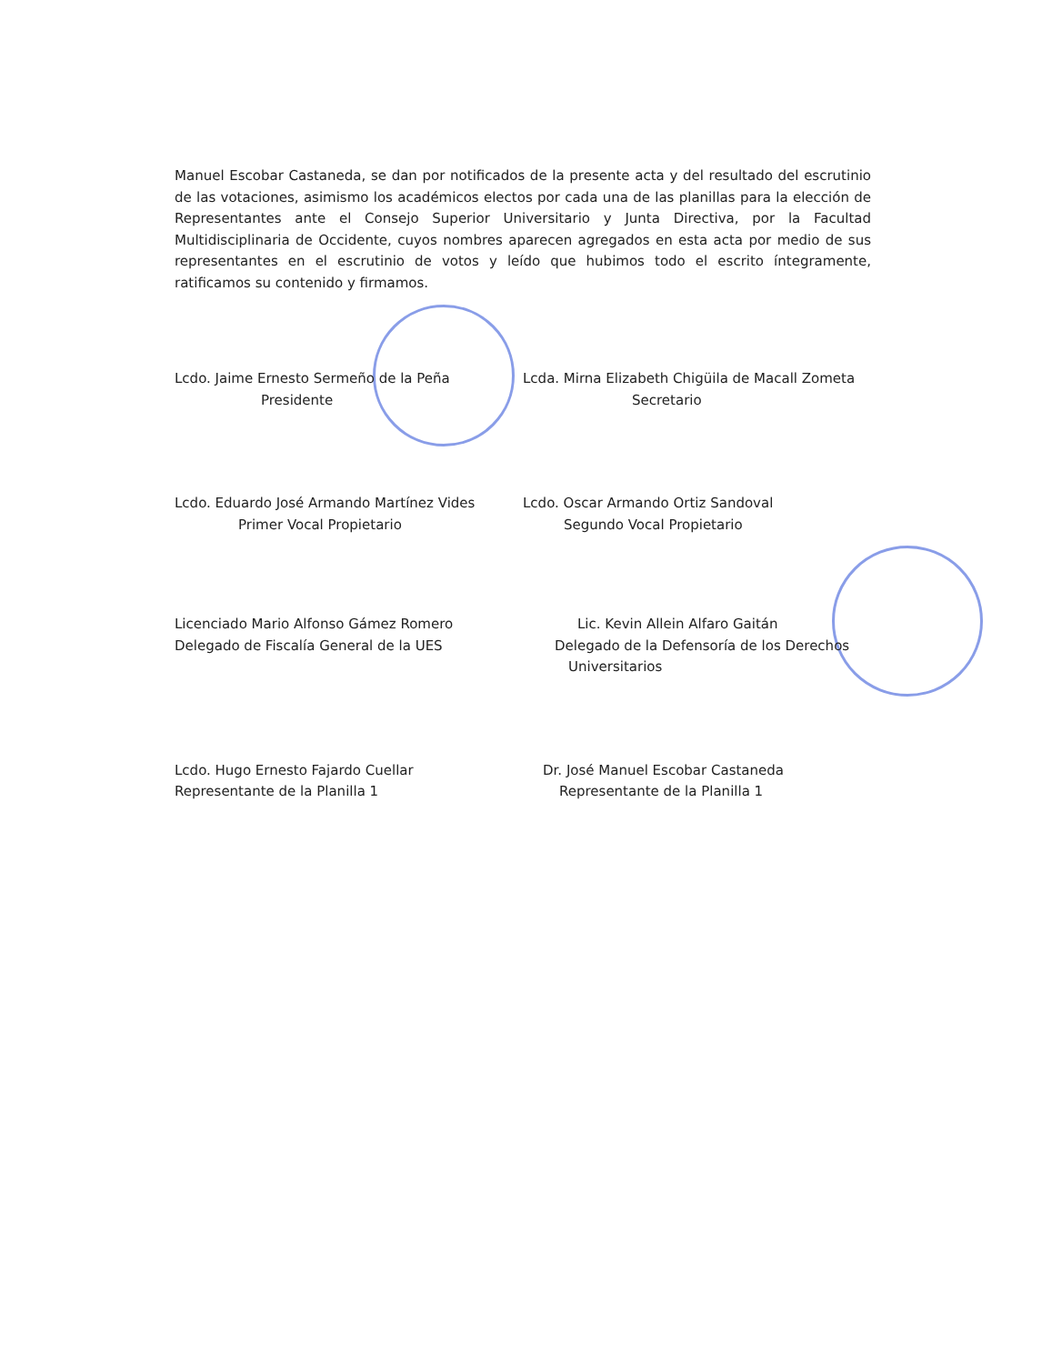Manuel Escobar Castaneda, se dan por notificados de la presente acta y del resultado del escrutinio de las votaciones, asimismo los académicos electos por cada una de las planillas para la elección de Representantes ante el Consejo Superior Universitario y Junta Directiva, por la Facultad Multidisciplinaria de Occidente, cuyos nombres aparecen agregados en esta acta por medio de sus representantes en el escrutinio de votos y leído que hubimos todo el escrito íntegramente, ratificamos su contenido y firmamos.
Lcdo. Jaime Ernesto Sermeño de la Peña
Presidente
Lcda. Mirna Elizabeth Chigüila de Macall Zometa
Secretario
Lcdo. Eduardo José Armando Martínez Vides
Primer Vocal Propietario
Lcdo. Oscar Armando Ortiz Sandoval
Segundo Vocal Propietario
Licenciado Mario Alfonso Gámez Romero
Delegado de Fiscalía General de la UES
Lic. Kevin Allein Alfaro Gaitán
Delegado de la Defensoría de los Derechos
Universitarios
Lcdo. Hugo Ernesto Fajardo Cuellar
Representante de la Planilla 1
Dr. José Manuel Escobar Castaneda
Representante de la Planilla 1